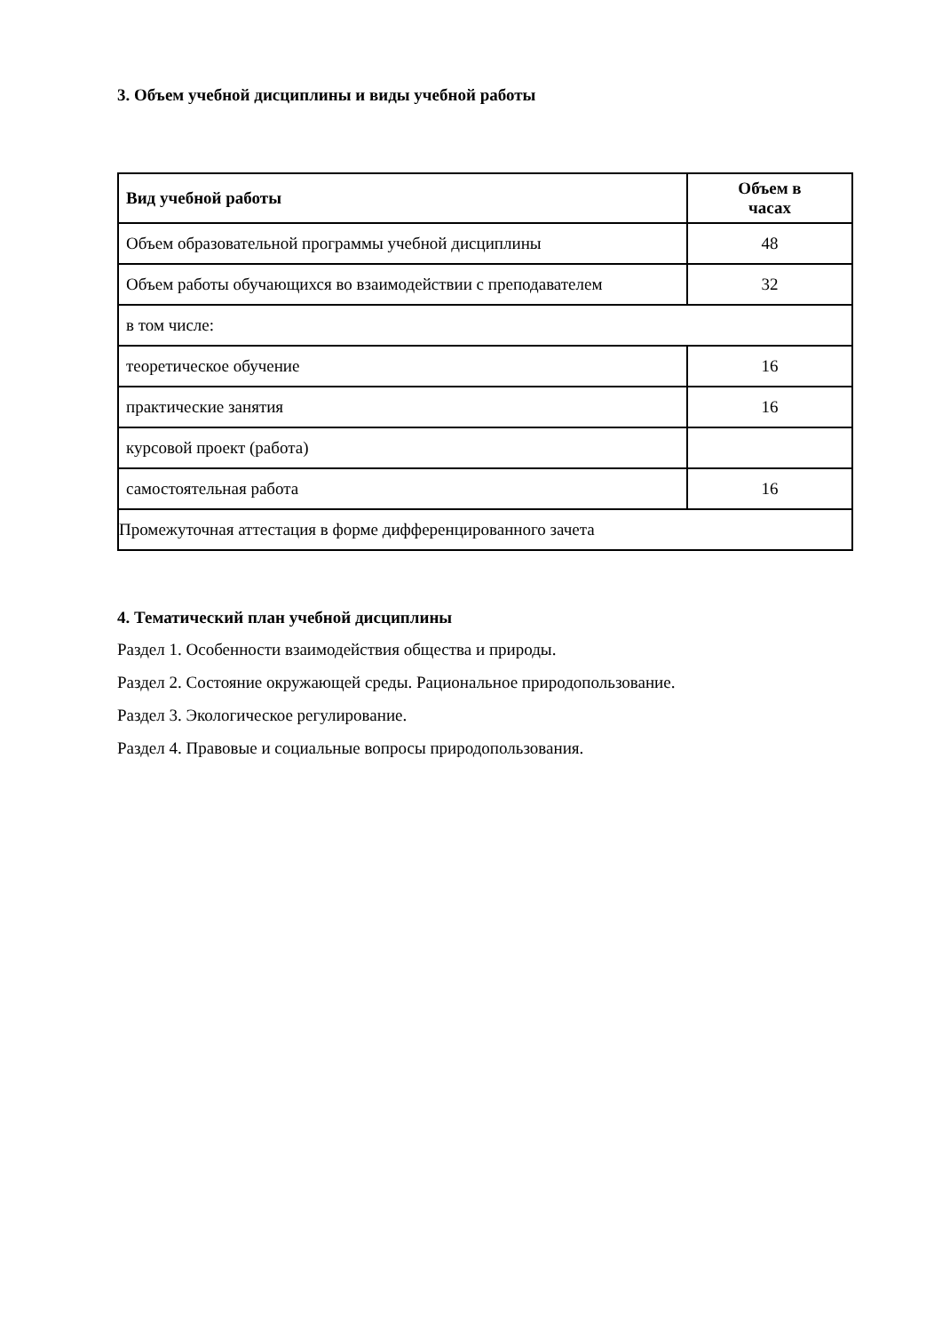3. Объем учебной дисциплины и виды учебной работы
| Вид учебной работы | Объем в часах |
| --- | --- |
| Объем образовательной программы учебной дисциплины | 48 |
| Объем работы обучающихся во взаимодействии с преподавателем | 32 |
| в том числе: | |
| теоретическое обучение | 16 |
| практические занятия | 16 |
| курсовой проект (работа) | |
| самостоятельная работа | 16 |
| Промежуточная аттестация в форме дифференцированного зачета | |
4. Тематический план учебной дисциплины
Раздел 1. Особенности взаимодействия общества и природы.
Раздел 2. Состояние окружающей среды. Рациональное природопользование.
Раздел 3. Экологическое регулирование.
Раздел 4. Правовые и социальные вопросы природопользования.